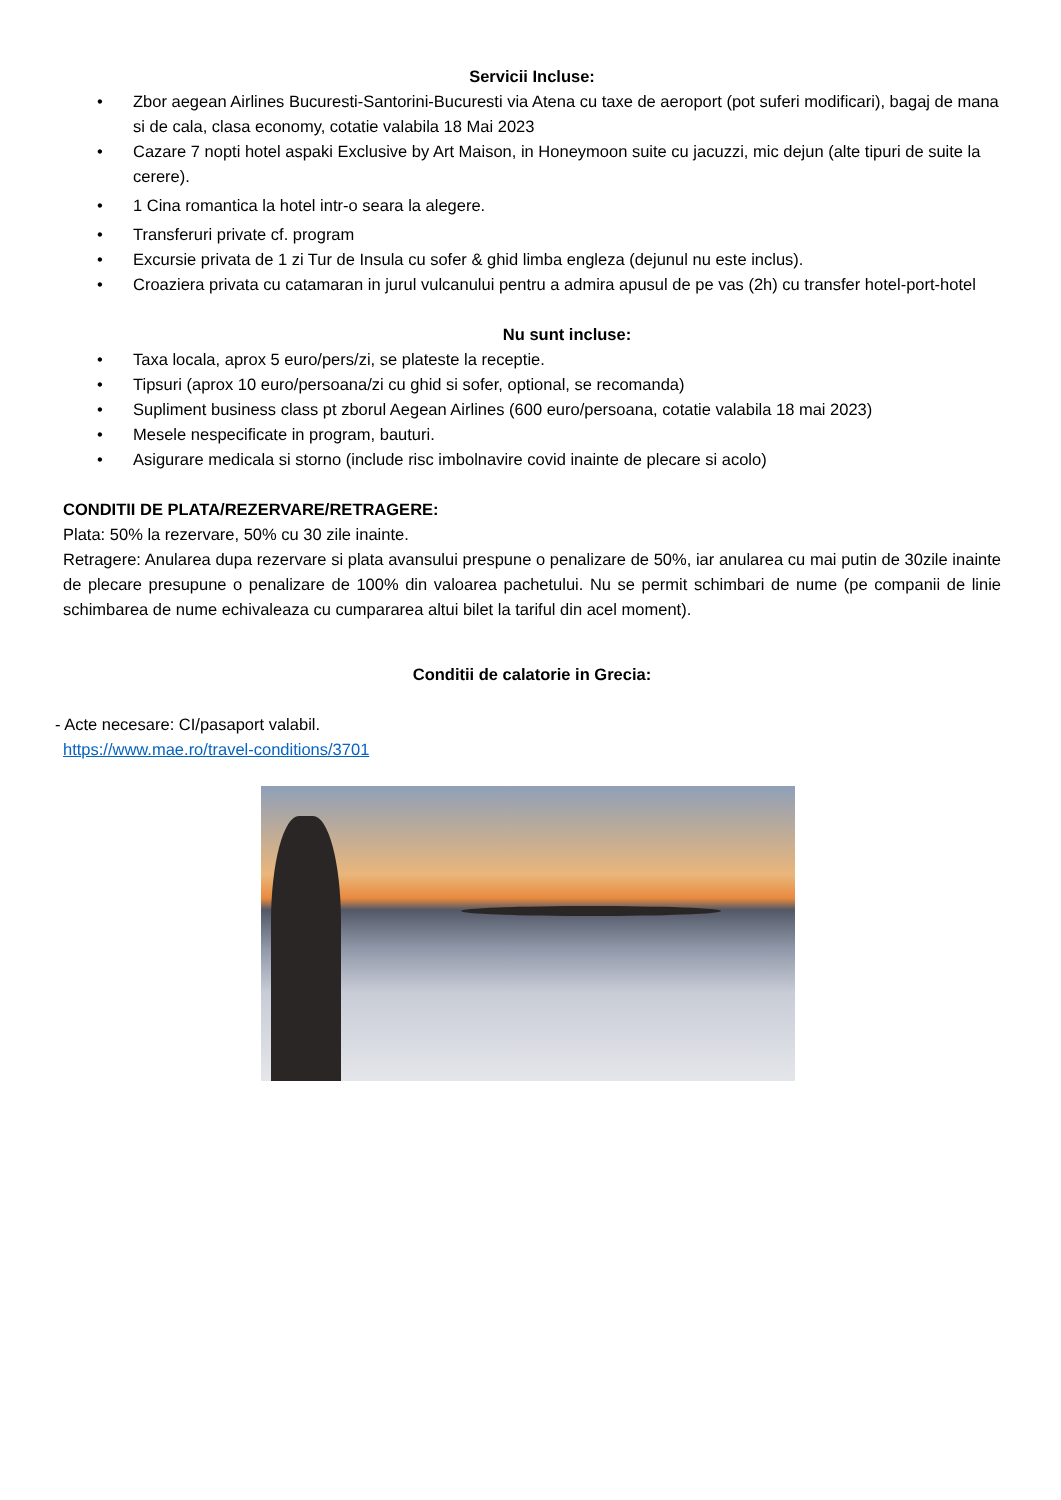Servicii Incluse:
Zbor aegean Airlines Bucuresti-Santorini-Bucuresti via Atena cu taxe de aeroport (pot suferi modificari), bagaj de mana si de cala, clasa economy, cotatie valabila 18 Mai 2023
Cazare 7 nopti hotel aspaki Exclusive by Art Maison, in Honeymoon suite cu jacuzzi, mic dejun (alte tipuri de suite la cerere).
1 Cina romantica la hotel intr-o seara la alegere.
Transferuri private cf. program
Excursie privata de 1 zi Tur de Insula cu sofer & ghid limba engleza (dejunul nu este inclus).
Croaziera privata cu catamaran in jurul vulcanului pentru a admira apusul de pe vas (2h) cu transfer hotel-port-hotel
Nu sunt incluse:
Taxa locala, aprox 5 euro/pers/zi, se plateste la receptie.
Tipsuri (aprox 10 euro/persoana/zi cu ghid si sofer, optional, se recomanda)
Supliment business class pt zborul Aegean Airlines (600 euro/persoana, cotatie valabila 18 mai 2023)
Mesele nespecificate in program, bauturi.
Asigurare medicala si storno (include risc imbolnavire covid inainte de plecare si acolo)
CONDITII DE PLATA/REZERVARE/RETRAGERE:
Plata: 50% la rezervare, 50% cu 30 zile inainte.
Retragere: Anularea dupa rezervare si plata avansului prespune o penalizare de 50%, iar anularea cu mai putin de 30zile inainte de plecare presupune o penalizare de 100% din valoarea pachetului. Nu se permit schimbari de nume (pe companii de linie schimbarea de nume echivaleaza cu cumpararea altui bilet la tariful din acel moment).
Conditii de calatorie in Grecia:
- Acte necesare: CI/pasaport valabil.
https://www.mae.ro/travel-conditions/3701